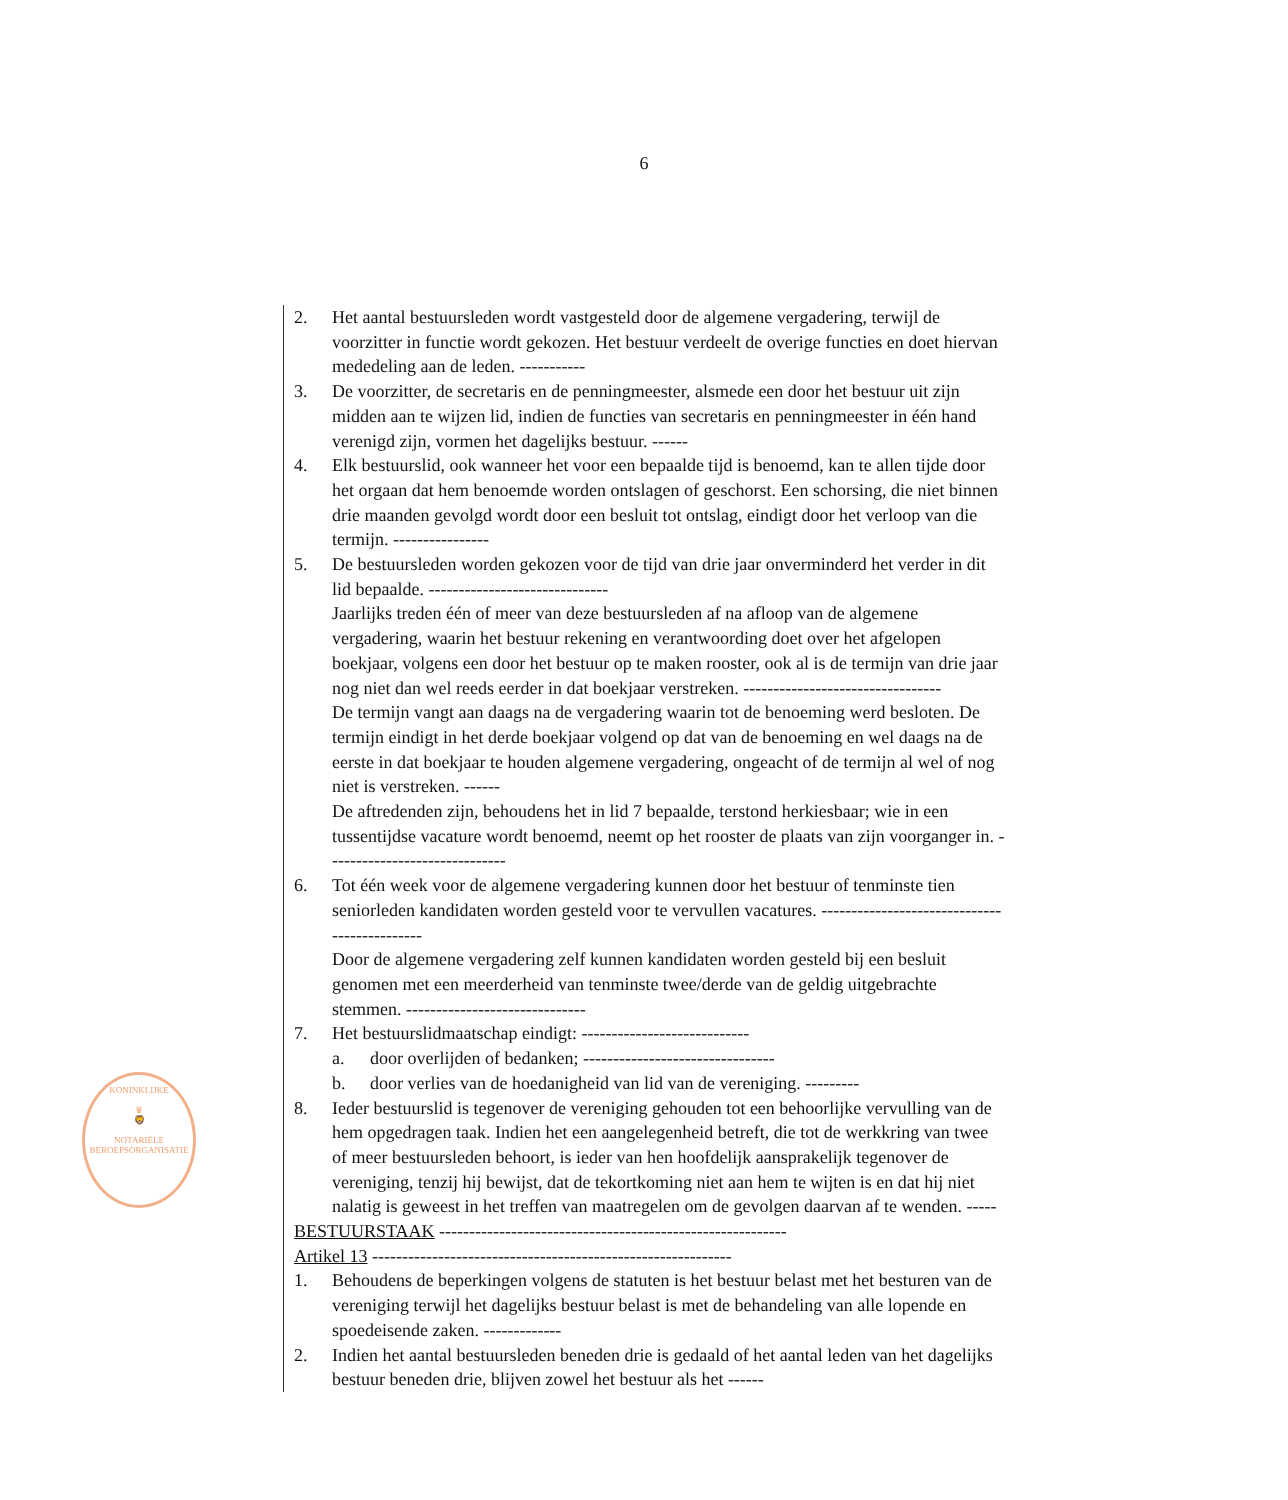6
KONINKLIJKE
♛
🦁
NOTARIËLE
BEROEPSORGANISATIE
2. Het aantal bestuursleden wordt vastgesteld door de algemene vergadering, terwijl de voorzitter in functie wordt gekozen. Het bestuur verdeelt de overige functies en doet hiervan mededeling aan de leden. -----------
3. De voorzitter, de secretaris en de penningmeester, alsmede een door het bestuur uit zijn midden aan te wijzen lid, indien de functies van secretaris en penningmeester in één hand verenigd zijn, vormen het dagelijks bestuur. ------
4. Elk bestuurslid, ook wanneer het voor een bepaalde tijd is benoemd, kan te allen tijde door het orgaan dat hem benoemde worden ontslagen of geschorst. Een schorsing, die niet binnen drie maanden gevolgd wordt door een besluit tot ontslag, eindigt door het verloop van die termijn. ----------------
5. De bestuursleden worden gekozen voor de tijd van drie jaar onverminderd het verder in dit lid bepaalde. ------------------------------
Jaarlijks treden één of meer van deze bestuursleden af na afloop van de algemene vergadering, waarin het bestuur rekening en verantwoording doet over het afgelopen boekjaar, volgens een door het bestuur op te maken rooster, ook al is de termijn van drie jaar nog niet dan wel reeds eerder in dat boekjaar verstreken. ---------------------------------
De termijn vangt aan daags na de vergadering waarin tot de benoeming werd besloten. De termijn eindigt in het derde boekjaar volgend op dat van de benoeming en wel daags na de eerste in dat boekjaar te houden algemene vergadering, ongeacht of de termijn al wel of nog niet is verstreken. ------
De aftredenden zijn, behoudens het in lid 7 bepaalde, terstond herkiesbaar; wie in een tussentijdse vacature wordt benoemd, neemt op het rooster de plaats van zijn voorganger in. ------------------------------
6. Tot één week voor de algemene vergadering kunnen door het bestuur of tenminste tien seniorleden kandidaten worden gesteld voor te vervullen vacatures. ---------------------------------------------
Door de algemene vergadering zelf kunnen kandidaten worden gesteld bij een besluit genomen met een meerderheid van tenminste twee/derde van de geldig uitgebrachte stemmen. ------------------------------
7. Het bestuurslidmaatschap eindigt: ----------------------------
a. door overlijden of bedanken; --------------------------------
b. door verlies van de hoedanigheid van lid van de vereniging. ---------
8. Ieder bestuurslid is tegenover de vereniging gehouden tot een behoorlijke vervulling van de hem opgedragen taak. Indien het een aangelegenheid betreft, die tot de werkkring van twee of meer bestuursleden behoort, is ieder van hen hoofdelijk aansprakelijk tegenover de vereniging, tenzij hij bewijst, dat de tekortkoming niet aan hem te wijten is en dat hij niet nalatig is geweest in het treffen van maatregelen om de gevolgen daarvan af te wenden. -----
BESTUURSTAAK ----------------------------------------------------------
Artikel 13 ------------------------------------------------------------
1. Behoudens de beperkingen volgens de statuten is het bestuur belast met het besturen van de vereniging terwijl het dagelijks bestuur belast is met de behandeling van alle lopende en spoedeisende zaken. -------------
2. Indien het aantal bestuursleden beneden drie is gedaald of het aantal leden van het dagelijks bestuur beneden drie, blijven zowel het bestuur als het ------